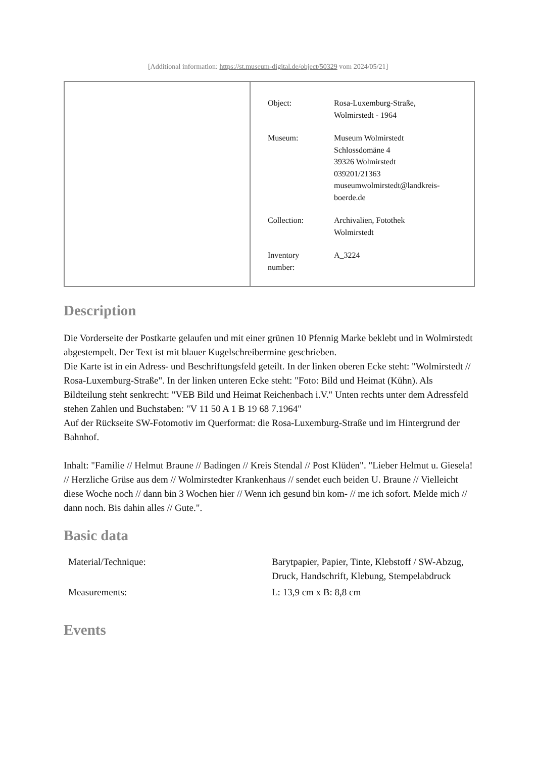[Additional information: https://st.museum-digital.de/object/50329 vom 2024/05/21]
| Object: | Rosa-Luxemburg-Straße, Wolmirstedt - 1964 |
| Museum: | Museum Wolmirstedt Schlossdomäne 4 39326 Wolmirstedt 039201/21363 museumwolmirstedt@landkreis- boerde.de |
| Collection: | Archivalien, Fotothek Wolmirstedt |
| Inventory number: | A_3224 |
Description
Die Vorderseite der Postkarte gelaufen und mit einer grünen 10 Pfennig Marke beklebt und in Wolmirstedt abgestempelt. Der Text ist mit blauer Kugelschreibermine geschrieben.
Die Karte ist in ein Adress- und Beschriftungsfeld geteilt. In der linken oberen Ecke steht: "Wolmirstedt // Rosa-Luxemburg-Straße". In der linken unteren Ecke steht: "Foto: Bild und Heimat (Kühn). Als Bildteilung steht senkrecht: "VEB Bild und Heimat Reichenbach i.V." Unten rechts unter dem Adressfeld stehen Zahlen und Buchstaben: "V 11 50 A 1 B 19 68 7.1964"
Auf der Rückseite SW-Fotomotiv im Querformat: die Rosa-Luxemburg-Straße und im Hintergrund der Bahnhof.
Inhalt: "Familie // Helmut Braune // Badingen // Kreis Stendal // Post Klüden". "Lieber Helmut u. Giesela! // Herzliche Grüse aus dem // Wolmirstedter Krankenhaus // sendet euch beiden U. Braune // Vielleicht diese Woche noch // dann bin 3 Wochen hier // Wenn ich gesund bin kom- // me ich sofort. Melde mich // dann noch. Bis dahin alles // Gute.".
Basic data
| Material/Technique: | Barytpapier, Papier, Tinte, Klebstoff / SW-Abzug, Druck, Handschrift, Klebung, Stempelabdruck |
| Measurements: | L: 13,9 cm x B: 8,8 cm |
Events